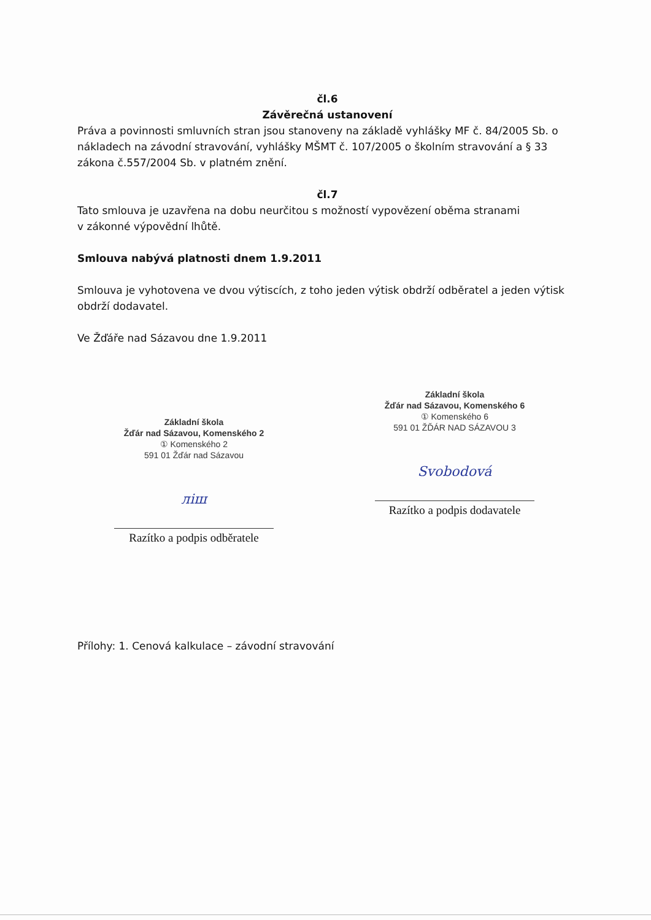čl.6
Závěrečná ustanovení
Práva a povinnosti smluvních stran jsou stanoveny na základě vyhlášky MF č. 84/2005 Sb. o nákladech na závodní stravování, vyhlášky MŠMT č. 107/2005 o školním stravování a § 33 zákona č.557/2004 Sb. v platném znění.
čl.7
Tato smlouva je uzavřena na dobu neurčitou s možností vypovězení oběma stranami
v zákonné výpovědní lhůtě.
Smlouva nabývá platnosti dnem 1.9.2011
Smlouva je vyhotovena ve dvou výtiscích, z toho jeden výtisk obdrží odběratel a jeden výtisk obdrží dodavatel.
Ve Žďáře nad Sázavou dne 1.9.2011
Základní škola
Žďár nad Sázavou, Komenského 2
① Komenského 2
591 01 Žďár nad Sázavou
ліш
Razítko a podpis odběratele
Základní škola
Žďár nad Sázavou, Komenského 6
① Komenského 6
591 01 ŽĎÁR NAD SÁZAVOU 3
Svobodová
Razítko a podpis dodavatele
Přílohy: 1. Cenová kalkulace – závodní stravování